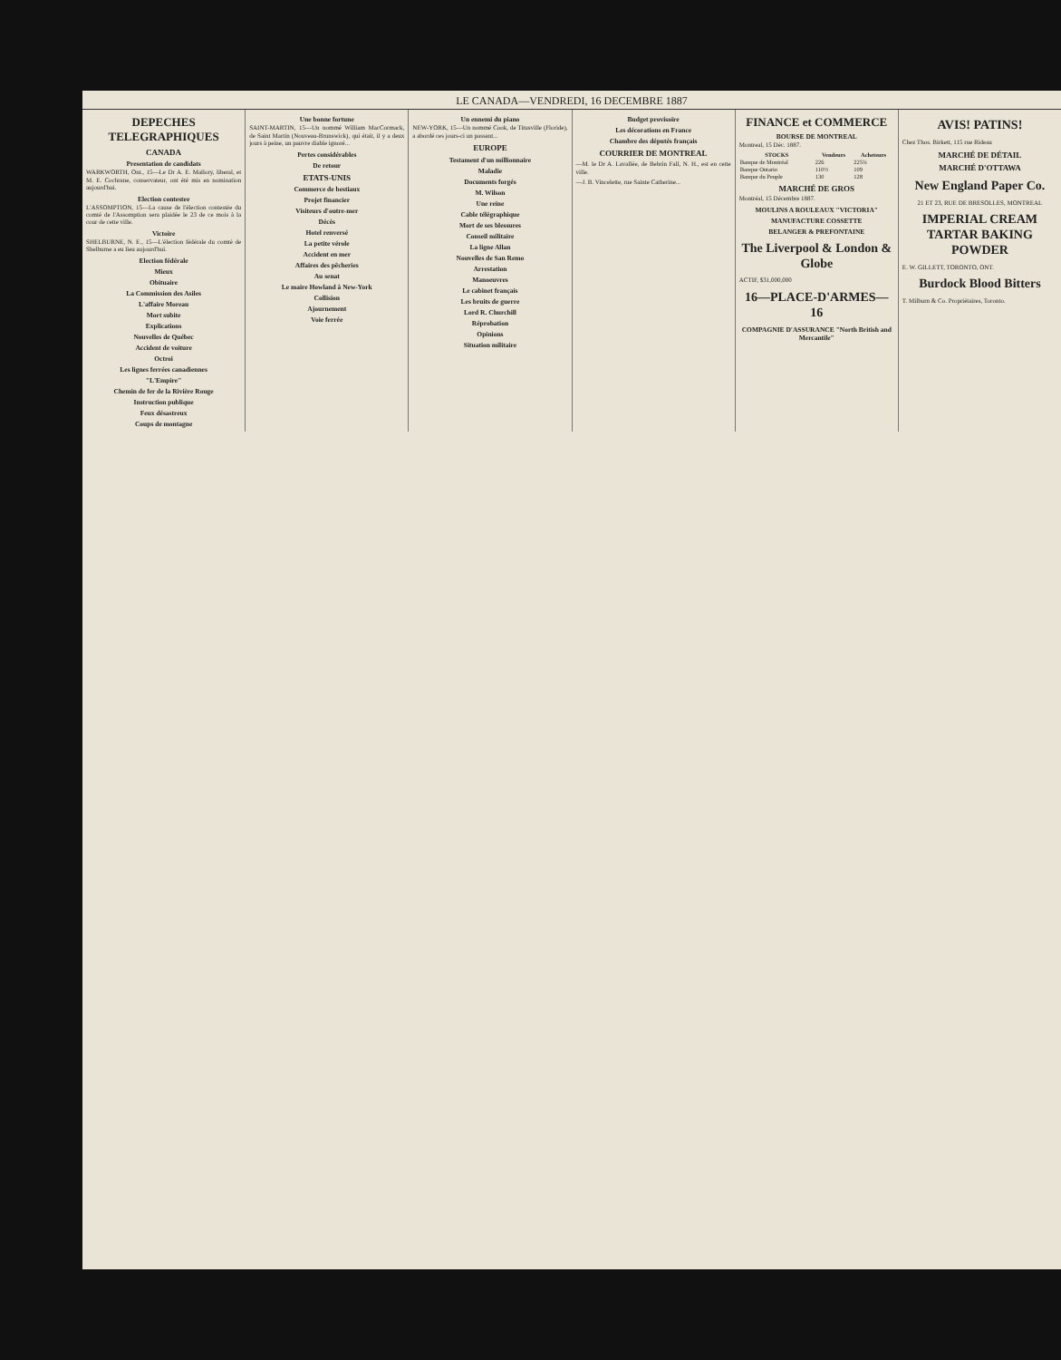LE CANADA—VENDREDI, 16 DECEMBRE 1887
DEPECHES TELEGRAPHIQUES
CANADA
Presentation de candidats
WARKWORTH, Ont., 15—Le Dr A. E. Mallory, liberal, et M. E. Cochrane, conservateur, ont été mis en nomination aujourd'hui.
Election contestee
L'ASSOMPTION, 15—La cause de l'élection contestée du comté de l'Assomption sera plaidée le 23 de ce mois à la cour de cette ville.
Victoire
SHELBURNE, N. E., 15—L'élection fédérale du comté de Shelburne a eu lieu aujourd'hui.
Election fédérale
Mieux
Obituaire
La Commission des Asiles
L'affaire Moreau
Mort subite
Explications
Nouvelles de Québec
Accident de voiture
Octroi
Les lignes ferrées canadiennes
"L'Empire"
Chemin de fer de la Rivière Rouge
Instruction publique
Feux désastreux
Coups de montagne
Une bonne fortune
SAINT-MARTIN, 15—Un nommé William MacCormack, de Saint Martin (Nouveau-Brunswick), qui était, il y a deux jours à peine, un pauvre diable ignoré...
Pertes considérables
De retour
ETATS-UNIS
Commerce de bestiaux
Projet financier
Visiteurs d'outre-mer
Décès
Hotel renversé
La petite vérole
Accident en mer
Affaires des pêcheries
Au senat
Le maire Howland à New-York
Collision
Ajournement
Voie ferrée
Un ennemi du piano
NEW-YORK, 15—Un nommé Cook, de Titusville (Floride), a abordé ces jours-ci un passant...
EUROPE
Testament d'un millionnaire
Maladie
Documents forgés
M. Wilson
Une reine
Cable télégraphique
Mort de ses blessures
Conseil militaire
La ligne Allan
Nouvelles de San Remo
Arrestation
Manoeuvres
Le cabinet français
Les bruits de guerre
Lord R. Churchill
Réprobation
Opinions
Situation militaire
Budget provisoire
Les décorations en France
Chambre des députés français
COURRIER DE MONTREAL
—M. le Dr A. Lavallée, de Bebrin Fall, N. H., est en cette ville.
—J. B. Vincelette, rue Sainte Catherine...
FINANCE et COMMERCE
BOURSE DE MONTREAL
Montreal, 15 Déc. 1887.
| STOCKS | Vendeurs | Acheteurs |
| --- | --- | --- |
| Banque de Montréal | 226 | 225¾ |
| Banque Ontario | 110½ | 109 |
| Banque du Peuple | 130 | 128 |
MARCHÉ DE GROS
Montréal, 15 Décembre 1887.
MOULINS A ROULEAUX "VICTORIA"
MANUFACTURE COSSETTE
BELANGER & PREFONTAINE
The Liverpool & London & Globe
ACTIF, $31,000,000
16—PLACE-D'ARMES—16
COMPAGNIE D'ASSURANCE "North British and Mercantile"
AVIS! PATINS!
Chez Thos. Birkett, 115 rue Rideau
MARCHÉ DE DÉTAIL
MARCHÉ D'OTTAWA
New England Paper Co.
21 ET 23, RUE DE BRESOLLES, MONTREAL
IMPERIAL CREAM TARTAR BAKING POWDER
E. W. GILLETT, TORONTO, ONT.
Burdock Blood Bitters
T. Milburn & Co. Propriétaires, Toronto.